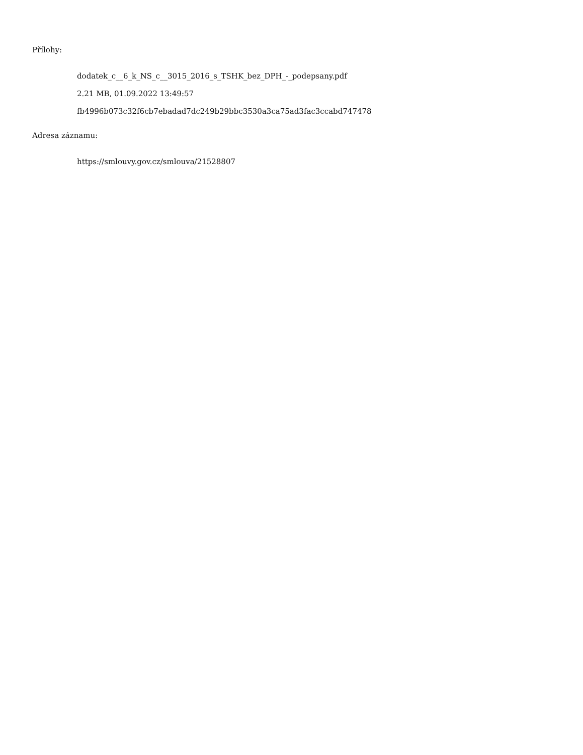Přílohy:
dodatek_c__6_k_NS_c__3015_2016_s_TSHK_bez_DPH_-_podepsany.pdf
2.21 MB, 01.09.2022 13:49:57
fb4996b073c32f6cb7ebadad7dc249b29bbc3530a3ca75ad3fac3ccabd747478
Adresa záznamu:
https://smlouvy.gov.cz/smlouva/21528807